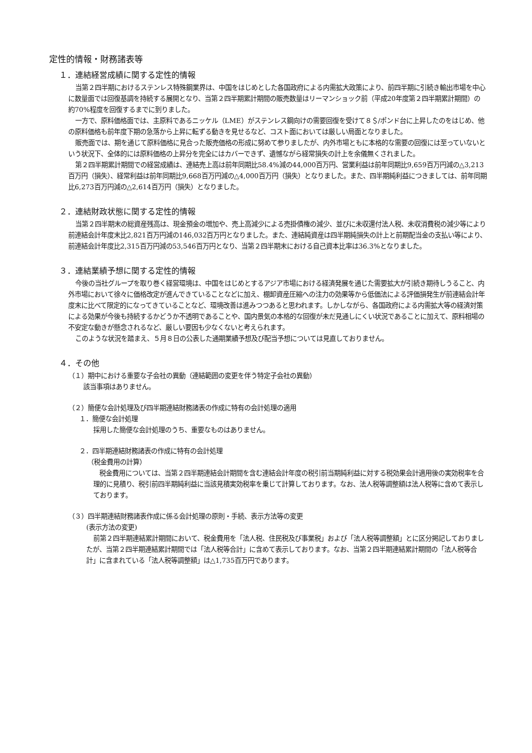定性的情報・財務諸表等
１．連結経営成績に関する定性的情報
当第２四半期におけるステンレス特殊鋼業界は、中国をはじめとした各国政府による内需拡大政策により、前四半期に引続き輸出市場を中心に数量面では回復基調を持続する展開となり、当第２四半期累計期間の販売数量はリーマンショック前（平成20年度第２四半期累計期間）の約70%程度を回復するまでに到りました。
一方で、原料価格面では、主原料であるニッケル（LME）がステンレス鋼向けの需要回復を受けて８＄/ポンド台に上昇したのをはじめ、他の原料価格も前年度下期の急落から上昇に転ずる動きを見せるなど、コスト面においては厳しい局面となりました。
販売面では、期を通じて原料価格に見合った販売価格の形成に努めて参りましたが、内外市場ともに本格的な需要の回復には至っていないという状況下、全体的には原料価格の上昇分を完全にはカバーできず、遺憾ながら経常損失の計上を余儀無くされました。
第２四半期累計期間での経営成績は、連結売上高は前年同期比58.4%減の44,000百万円、営業利益は前年同期比9,659百万円減の△3,213百万円（損失）、経常利益は前年同期比9,668百万円減の△4,000百万円（損失）となりました。また、四半期純利益につきましては、前年同期比6,273百万円減の△2,614百万円（損失）となりました。
２．連結財政状態に関する定性的情報
当第２四半期末の総資産残高は、現金預金の増加や、売上高減少による売掛債権の減少、並びに未収還付法人税、未収消費税の減少等により前連結会計年度末比2,821百万円減の146,032百万円となりました。また、連結純資産は四半期純損失の計上と前期配当金の支払い等により、前連結会計年度比2,315百万円減の53,546百万円となり、当第２四半期末における自己資本比率は36.3%となりました。
３．連結業績予想に関する定性的情報
今後の当社グループを取り巻く経営環境は、中国をはじめとするアジア市場における経済発展を通じた需要拡大が引続き期待しうること、内外市場において徐々に価格改定が進んできていることなどに加え、棚卸資産圧縮への注力の効果等から低価法による評価損発生が前連結会計年度末に比べて限定的になってきていることなど、環境改善は進みつつあると思われます。しかしながら、各国政府による内需拡大等の経済対策による効果が今後も持続するかどうか不透明であることや、国内景気の本格的な回復が未だ見通しにくい状況であることに加えて、原料相場の不安定な動きが懸念されるなど、厳しい要因も少なくないと考えられます。
このような状況を踏まえ、５月８日の公表した通期業績予想及び配当予想については見直しておりません。
４．その他
（１）期中における重要な子会社の異動（連結範囲の変更を伴う特定子会社の異動）
該当事項はありません。
（２）簡便な会計処理及び四半期連結財務諸表の作成に特有の会計処理の適用
１．簡便な会計処理
採用した簡便な会計処理のうち、重要なものはありません。
２．四半期連結財務諸表の作成に特有の会計処理
（税金費用の計算）
税金費用については、当第２四半期連結会計期間を含む連結会計年度の税引前当期純利益に対する税効果会計適用後の実効税率を合理的に見積り、税引前四半期純利益に当該見積実効税率を乗じて計算しております。なお、法人税等調整額は法人税等に含めて表示しております。
（３）四半期連結財務諸表作成に係る会計処理の原則・手続、表示方法等の変更
(表示方法の変更)
前第２四半期連結累計期間において、税金費用を「法人税、住民税及び事業税」および「法人税等調整額」とに区分掲記しておりましたが、当第２四半期連結累計期間では「法人税等合計」に含めて表示しております。なお、当第２四半期連結累計期間の「法人税等合計」に含まれている「法人税等調整額」は△1,735百万円であります。